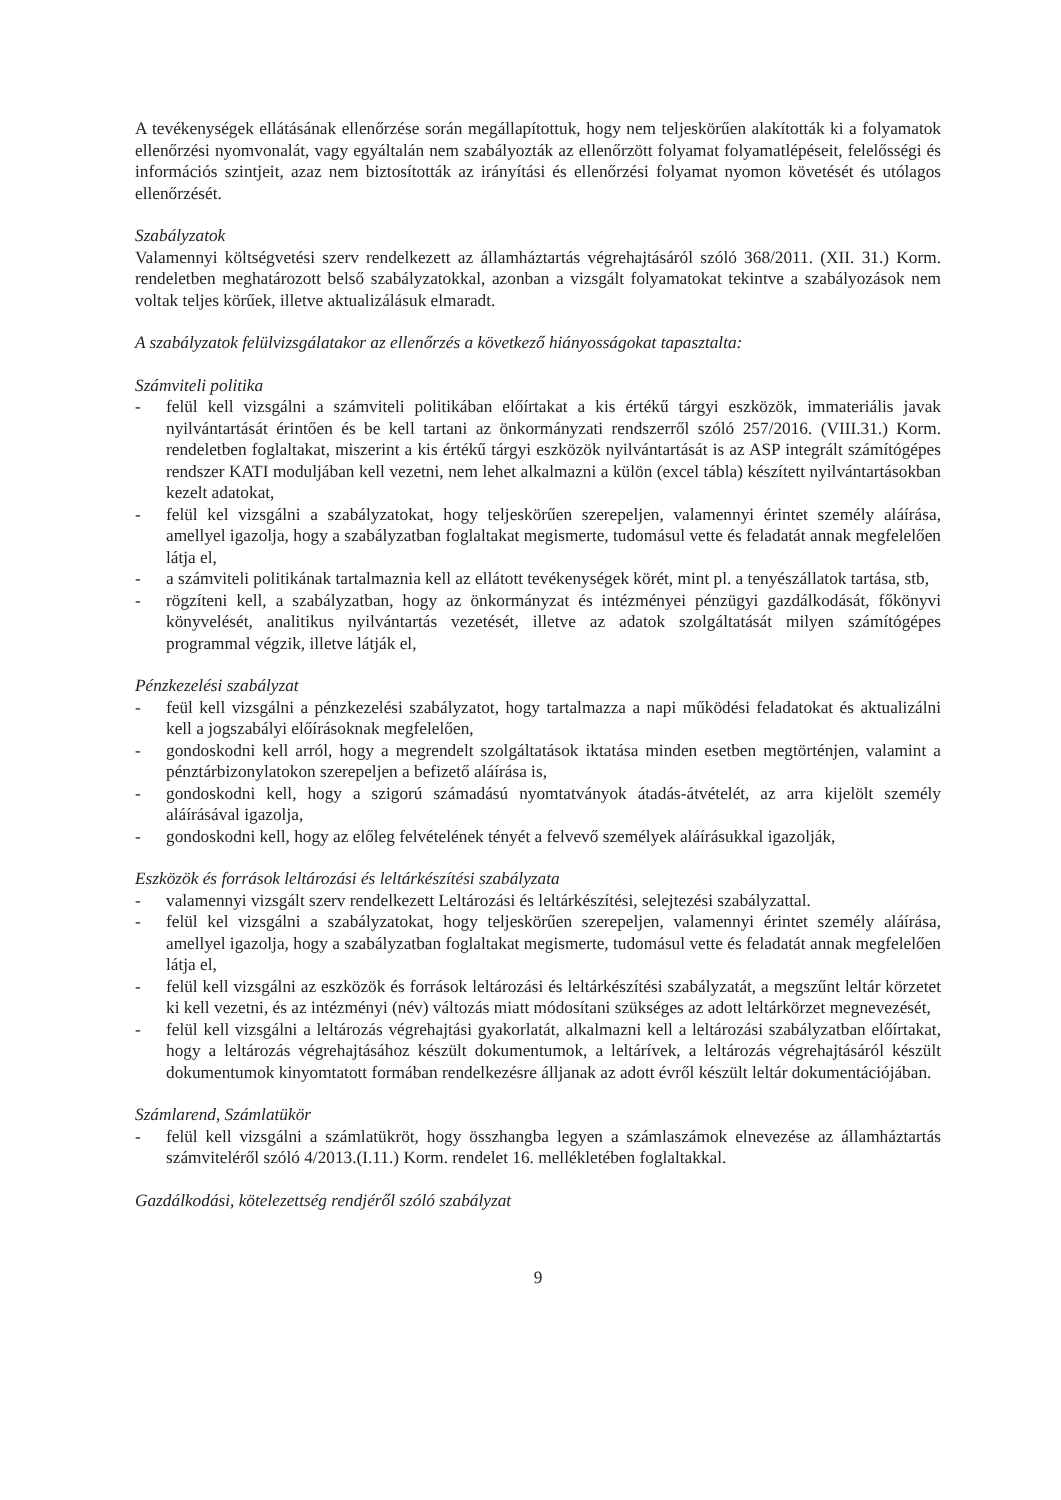A tevékenységek ellátásának ellenőrzése során megállapítottuk, hogy nem teljeskörűen alakították ki a folyamatok ellenőrzési nyomvonalát, vagy egyáltalán nem szabályozták az ellenőrzött folyamat folyamatlépéseit, felelősségi és információs szintjeit, azaz nem biztosították az irányítási és ellenőrzési folyamat nyomon követését és utólagos ellenőrzését.
Szabályzatok
Valamennyi költségvetési szerv rendelkezett az államháztartás végrehajtásáról szóló 368/2011. (XII. 31.) Korm. rendeletben meghatározott belső szabályzatokkal, azonban a vizsgált folyamatokat tekintve a szabályozások nem voltak teljes körűek, illetve aktualizálásuk elmaradt.
A szabályzatok felülvizsgálatakor az ellenőrzés a következő hiányosságokat tapasztalta:
Számviteli politika
- felül kell vizsgálni a számviteli politikában előírtakat a kis értékű tárgyi eszközök, immateriális javak nyilvántartását érintően és be kell tartani az önkormányzati rendszerről szóló 257/2016. (VIII.31.) Korm. rendeletben foglaltakat, miszerint a kis értékű tárgyi eszközök nyilvántartását is az ASP integrált számítógépes rendszer KATI moduljában kell vezetni, nem lehet alkalmazni a külön (excel tábla) készített nyilvántartásokban kezelt adatokat,
- felül kel vizsgálni a szabályzatokat, hogy teljeskörűen szerepeljen, valamennyi érintet személy aláírása, amellyel igazolja, hogy a szabályzatban foglaltakat megismerte, tudomásul vette és feladatát annak megfelelően látja el,
- a számviteli politikának tartalmaznia kell az ellátott tevékenységek körét, mint pl. a tenyészállatok tartása, stb,
- rögzíteni kell, a szabályzatban, hogy az önkormányzat és intézményei pénzügyi gazdálkodását, főkönyvi könyvelését, analitikus nyilvántartás vezetését, illetve az adatok szolgáltatását milyen számítógépes programmal végzik, illetve látják el,
Pénzkezelési szabályzat
- feül kell vizsgálni a pénzkezelési szabályzatot, hogy tartalmazza a napi működési feladatokat és aktualizálni kell a jogszabályi előírásoknak megfelelően,
- gondoskodni kell arról, hogy a megrendelt szolgáltatások iktatása minden esetben megtörténjen, valamint a pénztárbizonylatokon szerepeljen a befizető aláírása is,
- gondoskodni kell, hogy a szigorú számadású nyomtatványok átadás-átvételét, az arra kijelölt személy aláírásával igazolja,
- gondoskodni kell, hogy az előleg felvételének tényét a felvevő személyek aláírásukkal igazolják,
Eszközök és források leltározási és leltárkészítési szabályzata
- valamennyi vizsgált szerv rendelkezett Leltározási és leltárkészítési, selejtezési szabályzattal.
- felül kel vizsgálni a szabályzatokat, hogy teljeskörűen szerepeljen, valamennyi érintet személy aláírása, amellyel igazolja, hogy a szabályzatban foglaltakat megismerte, tudomásul vette és feladatát annak megfelelően látja el,
- felül kell vizsgálni az eszközök és források leltározási és leltárkészítési szabályzatát, a megszűnt leltár körzetet ki kell vezetni, és az intézményi (név) változás miatt módosítani szükséges az adott leltárkörzet megnevezését,
- felül kell vizsgálni a leltározás végrehajtási gyakorlatát, alkalmazni kell a leltározási szabályzatban előírtakat, hogy a leltározás végrehajtásához készült dokumentumok, a leltárívek, a leltározás végrehajtásáról készült dokumentumok kinyomtatott formában rendelkezésre álljanak az adott évről készült leltár dokumentációjában.
Számlarend, Számlatükör
- felül kell vizsgálni a számlatükröt, hogy összhangba legyen a számlaszámok elnevezése az államháztartás számviteléről szóló 4/2013.(I.11.) Korm. rendelet 16. mellékletében foglaltakkal.
Gazdálkodási, kötelezettség rendjéről szóló szabályzat
9